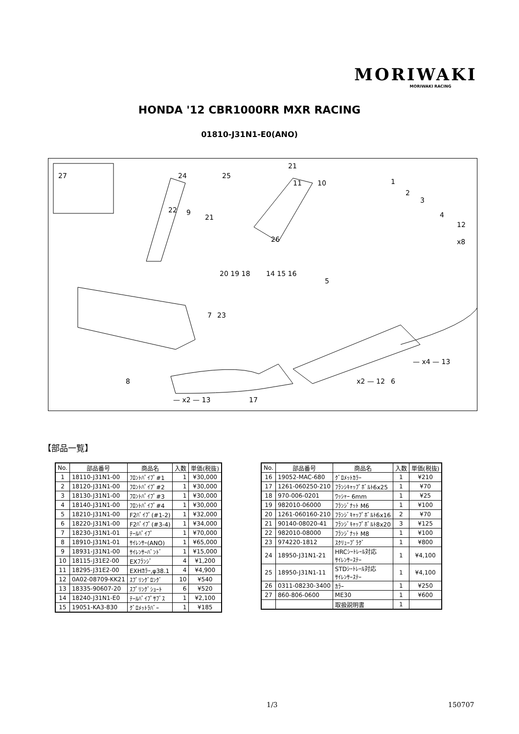MORIWAKI
MORIWAKI RACING
HONDA '12 CBR1000RR MXR RACING
01810-J31N1-E0(ANO)
27
24
25
21
11
10
1
2
3
4
12
x8
22
9
21
26
20 19 18
14 15 16
5
7
23
8
x2 — 12
6
— x4 — 13
— x2 — 13
17
【部品一覧】
| No. | 部品番号 | 商品名 | 入数 | 単価(税抜) |
| --- | --- | --- | --- | --- |
| 1 | 18110-J31N1-00 | ﾌﾛﾝﾄﾊﾟｲﾌﾟ#1 | 1 | ¥30,000 |
| 2 | 18120-J31N1-00 | ﾌﾛﾝﾄﾊﾟｲﾌﾟ#2 | 1 | ¥30,000 |
| 3 | 18130-J31N1-00 | ﾌﾛﾝﾄﾊﾟｲﾌﾟ#3 | 1 | ¥30,000 |
| 4 | 18140-J31N1-00 | ﾌﾛﾝﾄﾊﾟｲﾌﾟ#4 | 1 | ¥30,000 |
| 5 | 18210-J31N1-00 | F2ﾊﾟｲﾌﾟ(#1-2) | 1 | ¥32,000 |
| 6 | 18220-J31N1-00 | F2ﾊﾟｲﾌﾟ(#3-4) | 1 | ¥34,000 |
| 7 | 18230-J31N1-01 | ﾃｰﾙﾊﾟｲﾌﾟ | 1 | ¥70,000 |
| 8 | 18910-J31N1-01 | ｻｲﾚﾝｻｰ(ANO) | 1 | ¥65,000 |
| 9 | 18931-J31N1-00 | ｻｲﾚﾝｻｰﾊﾞﾝﾄﾞ | 1 | ¥15,000 |
| 10 | 18115-J31E2-00 | EXﾌﾗﾝｼﾞ | 4 | ¥1,200 |
| 11 | 18295-J31E2-00 | EXHｶﾗｰ,φ38.1 | 4 | ¥4,900 |
| 12 | 0A02-08709-KK21 | ｽﾌﾟﾘﾝｸﾞﾛﾝｸﾞ | 10 | ¥540 |
| 13 | 18335-90607-20 | ｽﾌﾟﾘﾝｸﾞｼｮｰﾄ | 6 | ¥520 |
| 14 | 18240-J31N1-E0 | ﾃｰﾙﾊﾟｲﾌﾟｻﾌﾞｽ | 1 | ¥2,100 |
| 15 | 19051-KA3-830 | ｸﾞﾛﾒｯﾄﾗﾊﾞｰ | 1 | ¥185 |
| No. | 部品番号 | 商品名 | 入数 | 単価(税抜) |
| --- | --- | --- | --- | --- |
| 16 | 19052-MAC-680 | ｸﾞﾛﾒｯﾄｶﾗｰ | 1 | ¥210 |
| 17 | 1261-060250-210 | ﾌﾗﾝｼｷｬｯﾌﾟﾎﾞﾙﾄ6x25 | 1 | ¥70 |
| 18 | 970-006-0201 | ﾜｯｼｬｰ 6mm | 1 | ¥25 |
| 19 | 982010-06000 | ﾌﾗﾝｼﾞﾅｯﾄ M6 | 1 | ¥100 |
| 20 | 1261-060160-210 | ﾌﾗﾝｼﾞｷｬｯﾌﾟﾎﾞﾙﾄ6x16 | 2 | ¥70 |
| 21 | 90140-08020-41 | ﾌﾗﾝｼﾞｷｬｯﾌﾟﾎﾞﾙﾄ8x20 | 3 | ¥125 |
| 22 | 982010-08000 | ﾌﾗﾝｼﾞﾅｯﾄ M8 | 1 | ¥100 |
| 23 | 974220-1812 | ｽｸﾘｭｰﾌﾟﾗｸﾞ | 1 | ¥800 |
| 24 | 18950-J31N1-21 | HRCｼｰﾄﾚｰﾙ対応 ｻｲﾚﾝｻｰｽﾃｰ | 1 | ¥4,100 |
| 25 | 18950-J31N1-11 | STDｼｰﾄﾚｰﾙ対応 ｻｲﾚﾝｻｰｽﾃｰ | 1 | ¥4,100 |
| 26 | 0311-08230-3400 | ｶﾗｰ | 1 | ¥250 |
| 27 | 860-806-0600 | ME30 | 1 | ¥600 |
| | | 取扱説明書 | 1 | |
1/3 150707